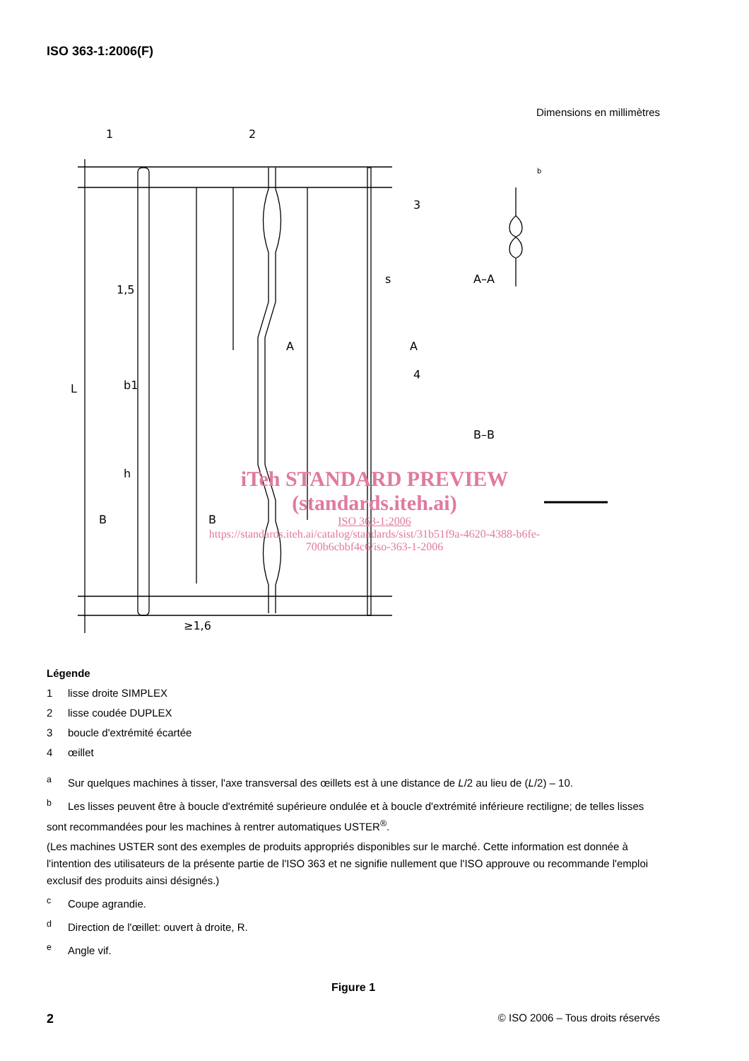ISO 363-1:2006(F)
Dimensions en millimètres
1
2
3
4
L
1,5
b1
h
B
B
A
A
A–A
B–B
≥1,6
s
b
iTeh STANDARD PREVIEW
(standards.iteh.ai)
ISO 363-1:2006
https://standards.iteh.ai/catalog/standards/sist/31b51f9a-4620-4388-b6fe-700b6cbbf4c6/iso-363-1-2006
Légende
1 lisse droite SIMPLEX
2 lisse coudée DUPLEX
3 boucle d'extrémité écartée
4 œillet
<sup>a</sup> Sur quelques machines à tisser, l'axe transversal des œillets est à une distance de L/2 au lieu de (L/2) – 10.
<sup>b</sup> Les lisses peuvent être à boucle d'extrémité supérieure ondulée et à boucle d'extrémité inférieure rectiligne; de telles lisses sont recommandées pour les machines à rentrer automatiques USTER<sup>®</sup>.
(Les machines USTER sont des exemples de produits appropriés disponibles sur le marché. Cette information est donnée à l'intention des utilisateurs de la présente partie de l'ISO 363 et ne signifie nullement que l'ISO approuve ou recommande l'emploi exclusif des produits ainsi désignés.)
<sup>c</sup> Coupe agrandie.
<sup>d</sup> Direction de l'œillet: ouvert à droite, R.
<sup>e</sup> Angle vif.
Figure 1
2 © ISO 2006 – Tous droits réservés